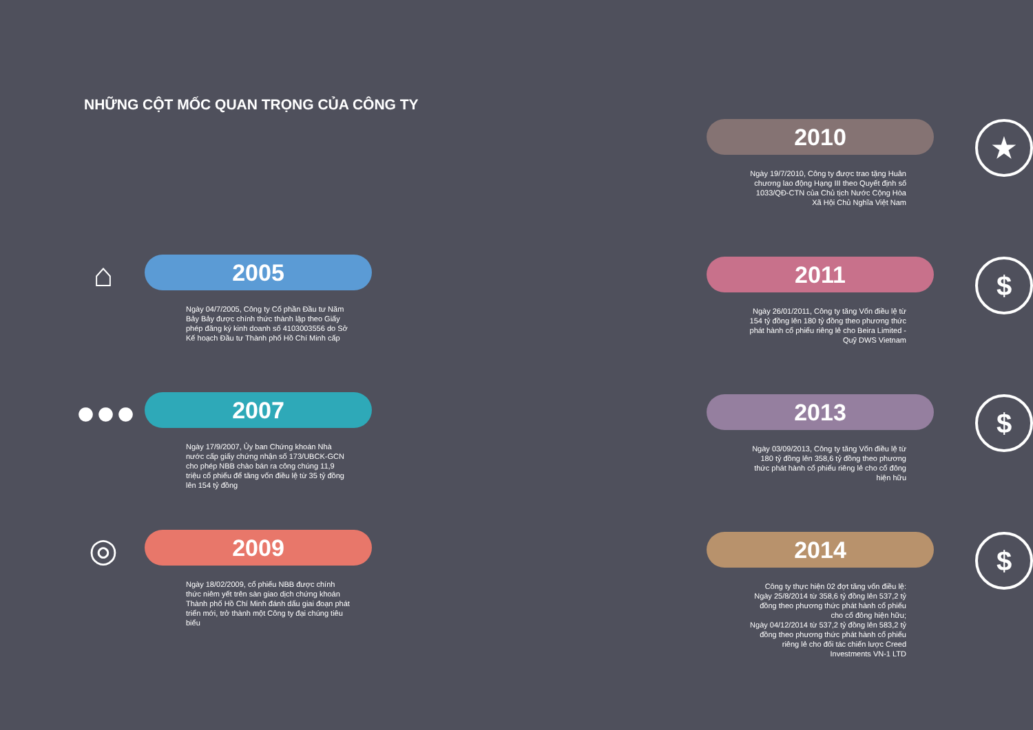NHỮNG CỘT MỐC QUAN TRỌNG CỦA CÔNG TY
⌂
2005
Ngày 04/7/2005, Công ty Cổ phần Đầu tư Năm Bảy Bảy được chính thức thành lập theo Giấy phép đăng ký kinh doanh số 4103003556 do Sở Kế hoạch Đầu tư Thành phố Hồ Chí Minh cấp
●●●
2007
Ngày 17/9/2007, Ủy ban Chứng khoán Nhà nước cấp giấy chứng nhận số 173/UBCK-GCN cho phép NBB chào bán ra công chúng 11,9 triệu cổ phiếu để tăng vốn điều lệ từ 35 tỷ đồng lên 154 tỷ đồng
◎
2009
Ngày 18/02/2009, cổ phiếu NBB được chính thức niêm yết trên sàn giao dịch chứng khoán Thành phố Hồ Chí Minh đánh dấu giai đoạn phát triển mới, trở thành một Công ty đại chúng tiêu biểu
2010
Ngày 19/7/2010, Công ty được trao tặng Huân chương lao động Hạng III theo Quyết định số 1033/QĐ-CTN của Chủ tịch Nước Cộng Hòa Xã Hội Chủ Nghĩa Việt Nam
★
2011
Ngày 26/01/2011, Công ty tăng Vốn điều lệ từ 154 tỷ đồng lên 180 tỷ đồng theo phương thức phát hành cổ phiếu riêng lẻ cho Beira Limited - Quỹ DWS Vietnam
$
2013
Ngày 03/09/2013, Công ty tăng Vốn điều lệ từ 180 tỷ đồng lên 358,6 tỷ đồng theo phương thức phát hành cổ phiếu riêng lẻ cho cổ đông hiện hữu
$
2014
Công ty thực hiện 02 đợt tăng vốn điều lệ:
Ngày 25/8/2014 từ 358,6 tỷ đồng lên 537,2 tỷ đồng theo phương thức phát hành cổ phiếu cho cổ đông hiện hữu;
Ngày 04/12/2014 từ 537,2 tỷ đồng lên 583,2 tỷ đồng theo phương thức phát hành cổ phiếu riêng lẻ cho đối tác chiến lược Creed Investments VN-1 LTD
$